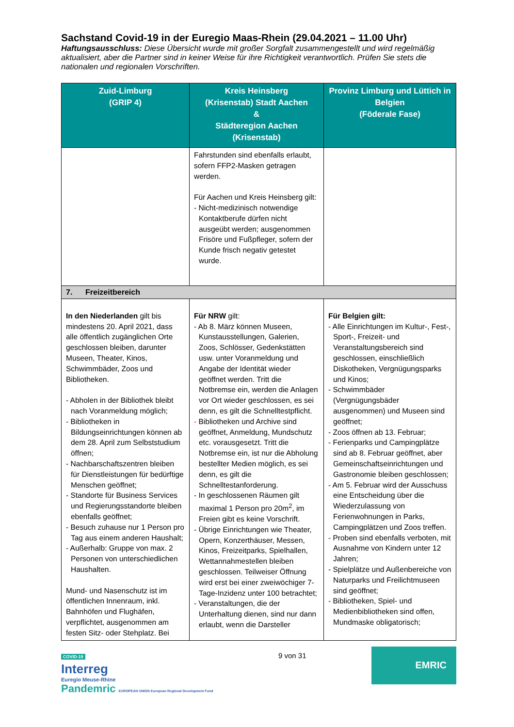Sachstand Covid-19 in der Euregio Maas-Rhein (29.04.2021 – 11.00 Uhr)
Haftungsausschluss: Diese Übersicht wurde mit großer Sorgfalt zusammengestellt und wird regelmäßig aktualisiert, aber die Partner sind in keiner Weise für ihre Richtigkeit verantwortlich. Prüfen Sie stets die nationalen und regionalen Vorschriften.
| Zuid-Limburg (GRIP 4) | Kreis Heinsberg (Krisenstab) Stadt Aachen & Städteregion Aachen (Krisenstab) | Provinz Limburg und Lüttich in Belgien (Föderale Fase) |
| --- | --- | --- |
| | Fahrstunden sind ebenfalls erlaubt, sofern FFP2-Masken getragen werden. Für Aachen und Kreis Heinsberg gilt: - Nicht-medizinisch notwendige Kontaktberufe dürfen nicht ausgeübt werden; ausgenommen Frisöre und Fußpfleger, sofern der Kunde frisch negativ getestet wurde. | |
| 7. Freizeitbereich | | |
| In den Niederlanden gilt bis mindestens 20. April 2021, dass alle öffentlich zugänglichen Orte geschlossen bleiben, darunter Museen, Theater, Kinos, Schwimmbäder, Zoos und Bibliotheken. - Abholen in der Bibliothek bleibt nach Voranmeldung möglich; - Bibliotheken in Bildungseinrichtungen können ab dem 28. April zum Selbststudium öffnen; - Nachbarschaftszentren bleiben für Dienstleistungen für bedürftige Menschen geöffnet; - Standorte für Business Services und Regierungsstandorte bleiben ebenfalls geöffnet; - Besuch zuhause nur 1 Person pro Tag aus einem anderen Haushalt; - Außerhalb: Gruppe von max. 2 Personen von unterschiedlichen Haushalten. Mund- und Nasenschutz ist im öffentlichen Innenraum, inkl. Bahnhöfen und Flughäfen, verpflichtet, ausgenommen am festen Sitz- oder Stehplatz. Bei | Für NRW gilt: - Ab 8. März können Museen, Kunstausstellungen, Galerien, Zoos, Schlösser, Gedenkstätten usw. unter Voranmeldung und Angabe der Identität wieder geöffnet werden. Tritt die Notbremse ein, werden die Anlagen vor Ort wieder geschlossen, es sei denn, es gilt die Schnelltestpflicht. - Bibliotheken und Archive sind geöffnet, Anmeldung, Mundschutz etc. vorausgesetzt. Tritt die Notbremse ein, ist nur die Abholung bestellter Medien möglich, es sei denn, es gilt die Schnelltestanforderung. - In geschlossenen Räumen gilt maximal 1 Person pro 20m<sup>2</sup>, im Freien gibt es keine Vorschrift. - Übrige Einrichtungen wie Theater, Opern, Konzerthäuser, Messen, Kinos, Freizeitparks, Spielhallen, Wettannahmestellen bleiben geschlossen. Teilweiser Öffnung wird erst bei einer zweiwöchiger 7-Tage-Inzidenz unter 100 betrachtet; - Veranstaltungen, die der Unterhaltung dienen, sind nur dann erlaubt, wenn die Darsteller | Für Belgien gilt: - Alle Einrichtungen im Kultur-, Fest-, Sport-, Freizeit- und Veranstaltungsbereich sind geschlossen, einschließlich Diskotheken, Vergnügungsparks und Kinos; - Schwimmbäder (Vergnügungsbäder ausgenommen) und Museen sind geöffnet; - Zoos öffnen ab 13. Februar; - Ferienparks und Campingplätze sind ab 8. Februar geöffnet, aber Gemeinschaftseinrichtungen und Gastronomie bleiben geschlossen; - Am 5. Februar wird der Ausschuss eine Entscheidung über die Wiederzulassung von Ferienwohnungen in Parks, Campingplätzen und Zoos treffen. - Proben sind ebenfalls verboten, mit Ausnahme von Kindern unter 12 Jahren; - Spielplätze und Außenbereiche von Naturparks und Freilichtmuseen sind geöffnet; - Bibliotheken, Spiel- und Medienbibliotheken sind offen, Mundmaske obligatorisch; |
COVID-19
Interreg
Euregio Meuse-Rhine
Pandemric EUROPEAN UNION European Regional Development Fund
9 von 31
EMRIC